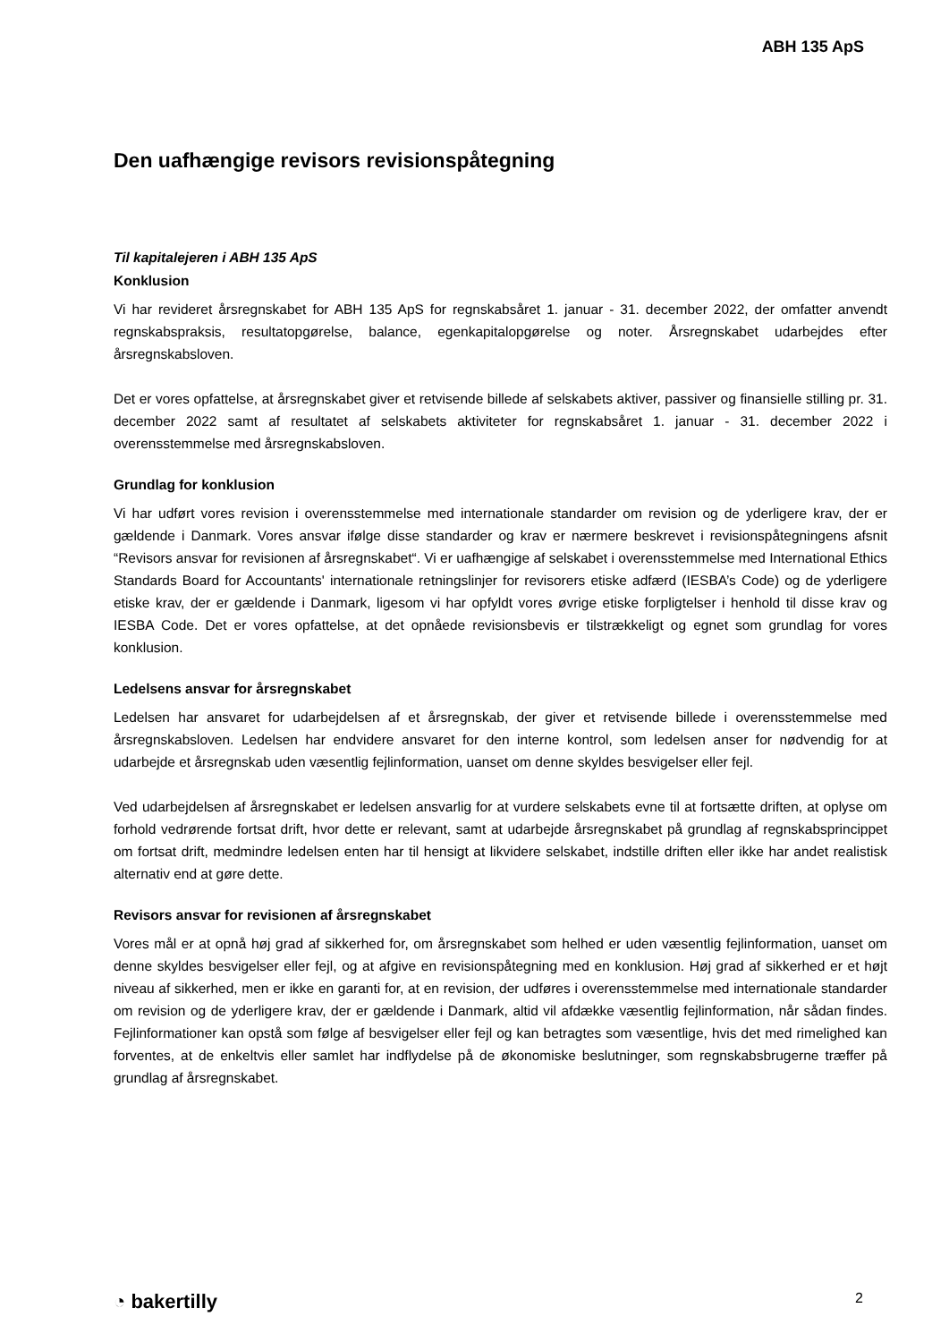ABH 135 ApS
Den uafhængige revisors revisionspåtegning
Til kapitalejeren i ABH 135 ApS
Konklusion
Vi har revideret årsregnskabet for ABH 135 ApS for regnskabsåret 1. januar - 31. december 2022, der omfatter anvendt regnskabspraksis, resultatopgørelse, balance, egenkapitalopgørelse og noter. Årsregnskabet udarbejdes efter årsregnskabsloven.
Det er vores opfattelse, at årsregnskabet giver et retvisende billede af selskabets aktiver, passiver og finansielle stilling pr. 31. december 2022 samt af resultatet af selskabets aktiviteter for regnskabsåret 1. januar - 31. december 2022 i overensstemmelse med årsregnskabsloven.
Grundlag for konklusion
Vi har udført vores revision i overensstemmelse med internationale standarder om revision og de yderligere krav, der er gældende i Danmark. Vores ansvar ifølge disse standarder og krav er nærmere beskrevet i revisionspåtegningens afsnit “Revisors ansvar for revisionen af årsregnskabet“. Vi er uafhængige af selskabet i overensstemmelse med International Ethics Standards Board for Accountants' internationale retningslinjer for revisorers etiske adfærd (IESBA’s Code) og de yderligere etiske krav, der er gældende i Danmark, ligesom vi har opfyldt vores øvrige etiske forpligtelser i henhold til disse krav og IESBA Code. Det er vores opfattelse, at det opnåede revisionsbevis er tilstrækkeligt og egnet som grundlag for vores konklusion.
Ledelsens ansvar for årsregnskabet
Ledelsen har ansvaret for udarbejdelsen af et årsregnskab, der giver et retvisende billede i overensstemmelse med årsregnskabsloven. Ledelsen har endvidere ansvaret for den interne kontrol, som ledelsen anser for nødvendig for at udarbejde et årsregnskab uden væsentlig fejlinformation, uanset om denne skyldes besvigelser eller fejl.
Ved udarbejdelsen af årsregnskabet er ledelsen ansvarlig for at vurdere selskabets evne til at fortsætte driften, at oplyse om forhold vedrørende fortsat drift, hvor dette er relevant, samt at udarbejde årsregnskabet på grundlag af regnskabsprincippet om fortsat drift, medmindre ledelsen enten har til hensigt at likvidere selskabet, indstille driften eller ikke har andet realistisk alternativ end at gøre dette.
Revisors ansvar for revisionen af årsregnskabet
Vores mål er at opnå høj grad af sikkerhed for, om årsregnskabet som helhed er uden væsentlig fejlinformation, uanset om denne skyldes besvigelser eller fejl, og at afgive en revisionspåtegning med en konklusion. Høj grad af sikkerhed er et højt niveau af sikkerhed, men er ikke en garanti for, at en revision, der udføres i overensstemmelse med internationale standarder om revision og de yderligere krav, der er gældende i Danmark, altid vil afdække væsentlig fejlinformation, når sådan findes. Fejlinformationer kan opstå som følge af besvigelser eller fejl og kan betragtes som væsentlige, hvis det med rimelighed kan forventes, at de enkeltvis eller samlet har indflydelse på de økonomiske beslutninger, som regnskabsbrugerne træffer på grundlag af årsregnskabet.
◔ bakertilly 2